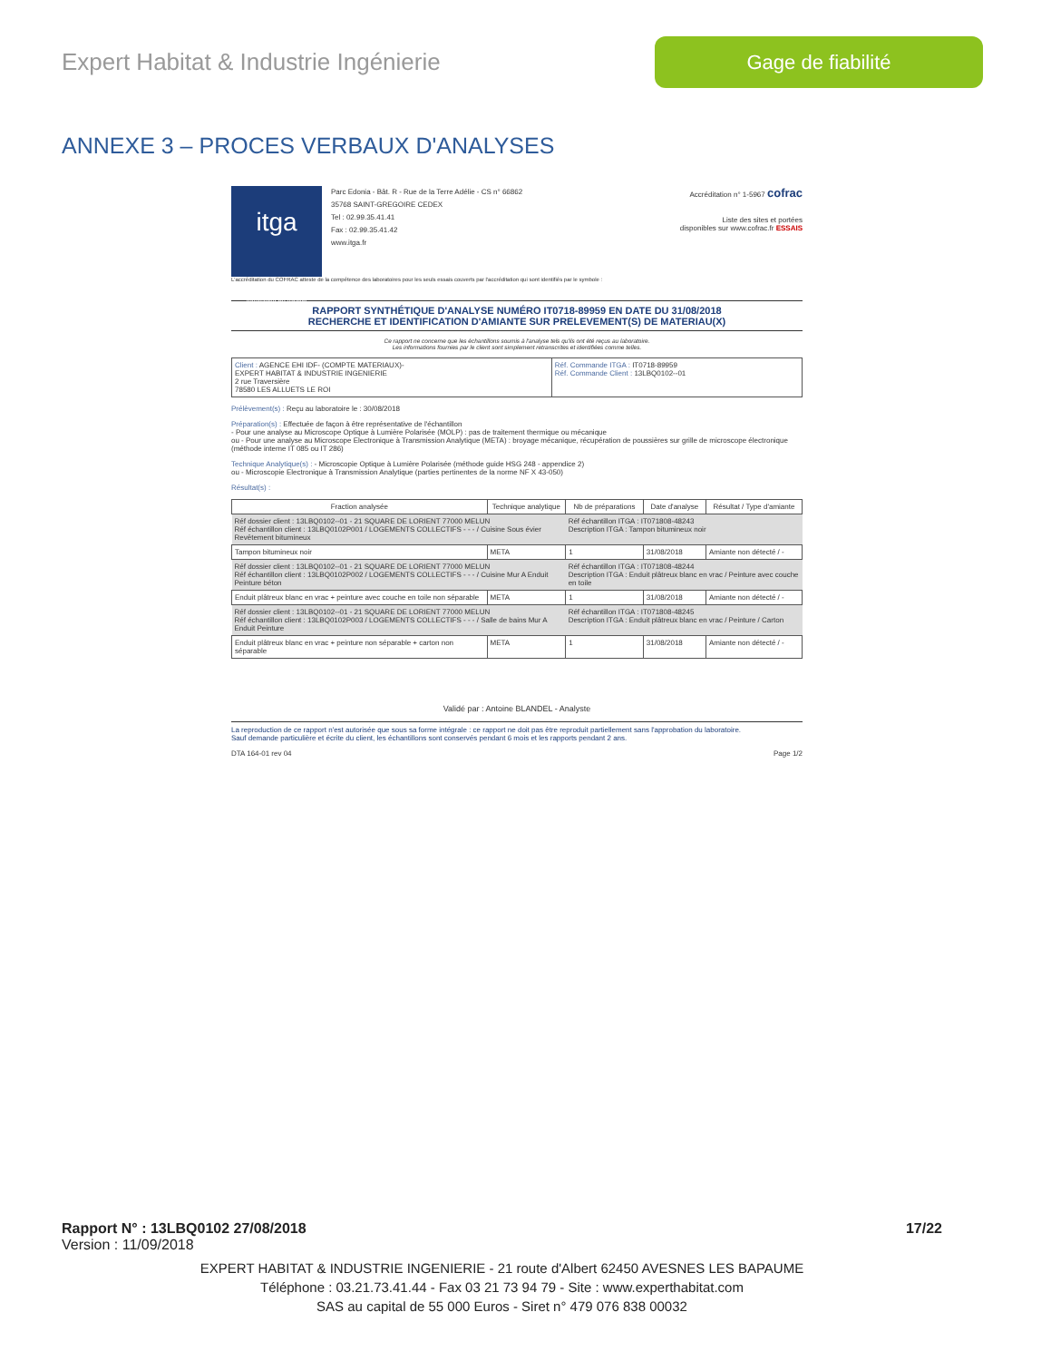Expert Habitat & Industrie Ingénierie
Gage de fiabilité
ANNEXE 3 – PROCES VERBAUX D'ANALYSES
itga
Innovateur en fiabilité
Parc Edonia - Bât. R - Rue de la Terre Adélie - CS n° 66862
35768 SAINT-GREGOIRE CEDEX
Tel : 02.99.35.41.41
Fax : 02.99.35.41.42
www.itga.fr
Accréditation n° 1-5967 cofrac
Liste des sites et portées
disponibles sur www.cofrac.fr ESSAIS
L'accréditation du COFRAC atteste de la compétence des laboratoires pour les seuls essais couverts par l'accréditation qui sont identifiés par le symbole :
RAPPORT SYNTHÉTIQUE D'ANALYSE NUMÉRO IT0718-89959 EN DATE DU 31/08/2018
RECHERCHE ET IDENTIFICATION D'AMIANTE SUR PRELEVEMENT(S) DE MATERIAU(X)
Ce rapport ne concerne que les échantillons soumis à l'analyse tels qu'ils ont été reçus au laboratoire.
Les informations fournies par le client sont simplement retranscrites et identifiées comme telles.
| Client : AGENCE EHI IDF- (COMPTE MATERIAUX)- EXPERT HABITAT & INDUSTRIE INGENIERIE 2 rue Traversière 78580 LES ALLUETS LE ROI | Réf. Commande ITGA : IT0718-89959 Réf. Commande Client : 13LBQ0102--01 |
Prélèvement(s) : Reçu au laboratoire le : 30/08/2018
Préparation(s) : Effectuée de façon à être représentative de l'échantillon
- Pour une analyse au Microscope Optique à Lumière Polarisée (MOLP) : pas de traitement thermique ou mécanique
ou - Pour une analyse au Microscope Electronique à Transmission Analytique (META) : broyage mécanique, récupération de poussières sur grille de microscope électronique (méthode interne IT 085 ou IT 286)
Technique Analytique(s) : - Microscopie Optique à Lumière Polarisée (méthode guide HSG 248 - appendice 2)
ou - Microscopie Electronique à Transmission Analytique (parties pertinentes de la norme NF X 43-050)
Résultat(s) :
| Fraction analysée | Technique analytique | Nb de préparations | Date d'analyse | Résultat / Type d'amiante |
| --- | --- | --- | --- | --- |
| Réf dossier client : 13LBQ0102--01 - 21 SQUARE DE LORIENT 77000 MELUN Réf échantillon client : 13LBQ0102P001 / LOGEMENTS COLLECTIFS - - - / Cuisine Sous évier Revêtement bitumineux | | Réf échantillon ITGA : IT071808-48243 Description ITGA : Tampon bitumineux noir | | |
| Tampon bitumineux noir | META | 1 | 31/08/2018 | Amiante non détecté / - |
| Réf dossier client : 13LBQ0102--01 - 21 SQUARE DE LORIENT 77000 MELUN Réf échantillon client : 13LBQ0102P002 / LOGEMENTS COLLECTIFS - - - / Cuisine Mur A Enduit Peinture béton | | Réf échantillon ITGA : IT071808-48244 Description ITGA : Enduit plâtreux blanc en vrac / Peinture avec couche en toile | | |
| Enduit plâtreux blanc en vrac + peinture avec couche en toile non séparable | META | 1 | 31/08/2018 | Amiante non détecté / - |
| Réf dossier client : 13LBQ0102--01 - 21 SQUARE DE LORIENT 77000 MELUN Réf échantillon client : 13LBQ0102P003 / LOGEMENTS COLLECTIFS - - - / Salle de bains Mur A Enduit Peinture | | Réf échantillon ITGA : IT071808-48245 Description ITGA : Enduit plâtreux blanc en vrac / Peinture / Carton | | |
| Enduit plâtreux blanc en vrac + peinture non séparable + carton non séparable | META | 1 | 31/08/2018 | Amiante non détecté / - |
Validé par : Antoine BLANDEL - Analyste
La reproduction de ce rapport n'est autorisée que sous sa forme intégrale : ce rapport ne doit pas être reproduit partiellement sans l'approbation du laboratoire.
Sauf demande particulière et écrite du client, les échantillons sont conservés pendant 6 mois et les rapports pendant 2 ans.
DTA 164-01 rev 04 Page 1/2
Rapport N° : 13LBQ0102 27/08/2018 17/22
Version : 11/09/2018
EXPERT HABITAT & INDUSTRIE INGENIERIE - 21 route d'Albert 62450 AVESNES LES BAPAUME
Téléphone : 03.21.73.41.44 - Fax 03 21 73 94 79 - Site : www.experthabitat.com
SAS au capital de 55 000 Euros - Siret n° 479 076 838 00032